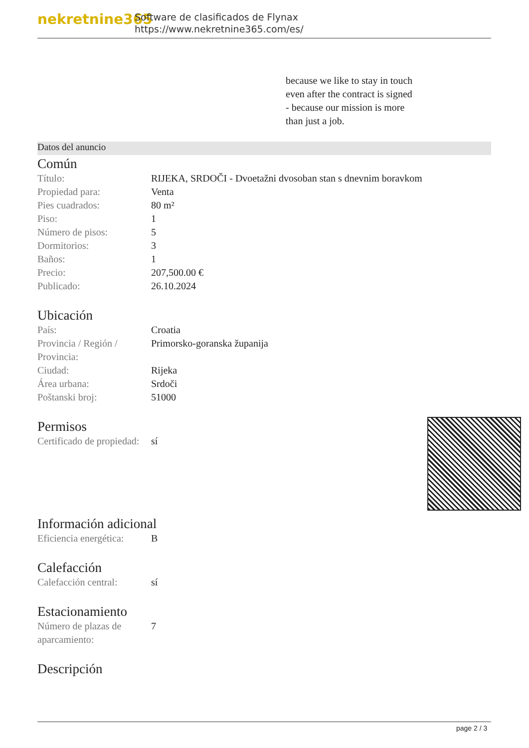nekretnine365
Software de clasificados de Flynax
https://www.nekretnine365.com/es/
because we like to stay in touch
even after the contract is signed
- because our mission is more
than just a job.
Datos del anuncio
Común
| Título: | RIJEKA, SRDOČI - Dvoetažni dvosoban stan s dnevnim boravkom |
| Propiedad para: | Venta |
| Pies cuadrados: | 80 m² |
| Piso: | 1 |
| Número de pisos: | 5 |
| Dormitorios: | 3 |
| Baños: | 1 |
| Precio: | 207,500.00 € |
| Publicado: | 26.10.2024 |
Ubicación
| País: | Croatia |
| Provincia / Región / Provincia: | Primorsko-goranska županija |
| Ciudad: | Rijeka |
| Área urbana: | Srdoči |
| Poštanski broj: | 51000 |
Permisos
| Certificado de propiedad: | sí |
Información adicional
| Eficiencia energética: | B |
Calefacción
| Calefacción central: | sí |
Estacionamiento
| Número de plazas de aparcamiento: | 7 |
Descripción
page 2 / 3